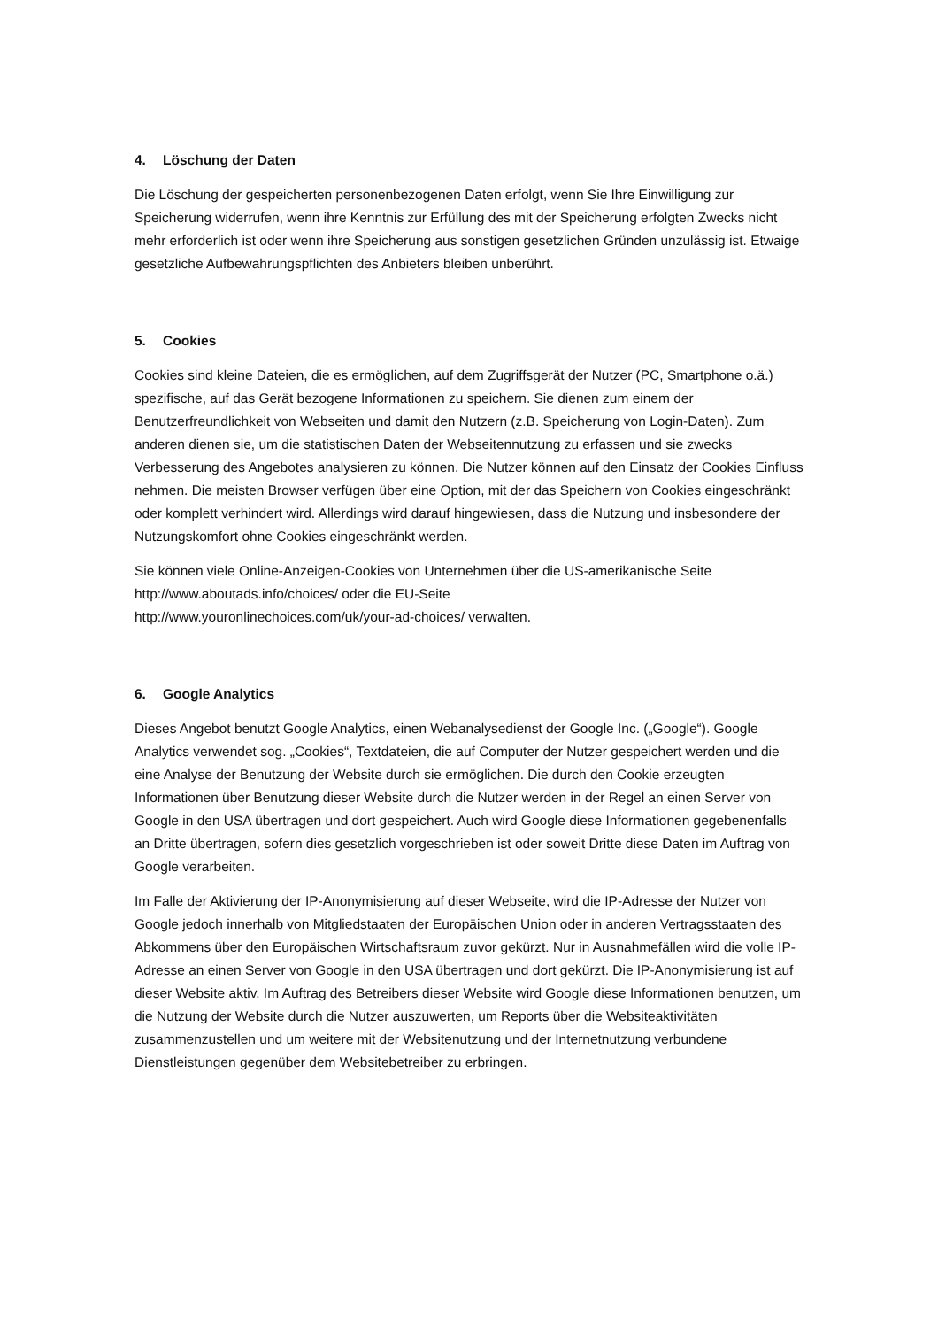4. Löschung der Daten
Die Löschung der gespeicherten personenbezogenen Daten erfolgt, wenn Sie Ihre Einwilligung zur Speicherung widerrufen, wenn ihre Kenntnis zur Erfüllung des mit der Speicherung erfolgten Zwecks nicht mehr erforderlich ist oder wenn ihre Speicherung aus sonstigen gesetzlichen Gründen unzulässig ist. Etwaige gesetzliche Aufbewahrungspflichten des Anbieters bleiben unberührt.
5. Cookies
Cookies sind kleine Dateien, die es ermöglichen, auf dem Zugriffsgerät der Nutzer (PC, Smartphone o.ä.) spezifische, auf das Gerät bezogene Informationen zu speichern. Sie dienen zum einem der Benutzerfreundlichkeit von Webseiten und damit den Nutzern (z.B. Speicherung von Login-Daten). Zum anderen dienen sie, um die statistischen Daten der Webseitennutzung zu erfassen und sie zwecks Verbesserung des Angebotes analysieren zu können. Die Nutzer können auf den Einsatz der Cookies Einfluss nehmen. Die meisten Browser verfügen über eine Option, mit der das Speichern von Cookies eingeschränkt oder komplett verhindert wird. Allerdings wird darauf hingewiesen, dass die Nutzung und insbesondere der Nutzungskomfort ohne Cookies eingeschränkt werden.
Sie können viele Online-Anzeigen-Cookies von Unternehmen über die US-amerikanische Seite http://www.aboutads.info/choices/ oder die EU-Seite
http://www.youronlinechoices.com/uk/your-ad-choices/ verwalten.
6. Google Analytics
Dieses Angebot benutzt Google Analytics, einen Webanalysedienst der Google Inc. („Google“). Google Analytics verwendet sog. „Cookies“, Textdateien, die auf Computer der Nutzer gespeichert werden und die eine Analyse der Benutzung der Website durch sie ermöglichen. Die durch den Cookie erzeugten Informationen über Benutzung dieser Website durch die Nutzer werden in der Regel an einen Server von Google in den USA übertragen und dort gespeichert. Auch wird Google diese Informationen gegebenenfalls an Dritte übertragen, sofern dies gesetzlich vorgeschrieben ist oder soweit Dritte diese Daten im Auftrag von Google verarbeiten.
Im Falle der Aktivierung der IP-Anonymisierung auf dieser Webseite, wird die IP-Adresse der Nutzer von Google jedoch innerhalb von Mitgliedstaaten der Europäischen Union oder in anderen Vertragsstaaten des Abkommens über den Europäischen Wirtschaftsraum zuvor gekürzt. Nur in Ausnahmefällen wird die volle IP-Adresse an einen Server von Google in den USA übertragen und dort gekürzt. Die IP-Anonymisierung ist auf dieser Website aktiv. Im Auftrag des Betreibers dieser Website wird Google diese Informationen benutzen, um die Nutzung der Website durch die Nutzer auszuwerten, um Reports über die Websiteaktivitäten zusammenzustellen und um weitere mit der Websitenutzung und der Internetnutzung verbundene Dienstleistungen gegenüber dem Websitebetreiber zu erbringen.